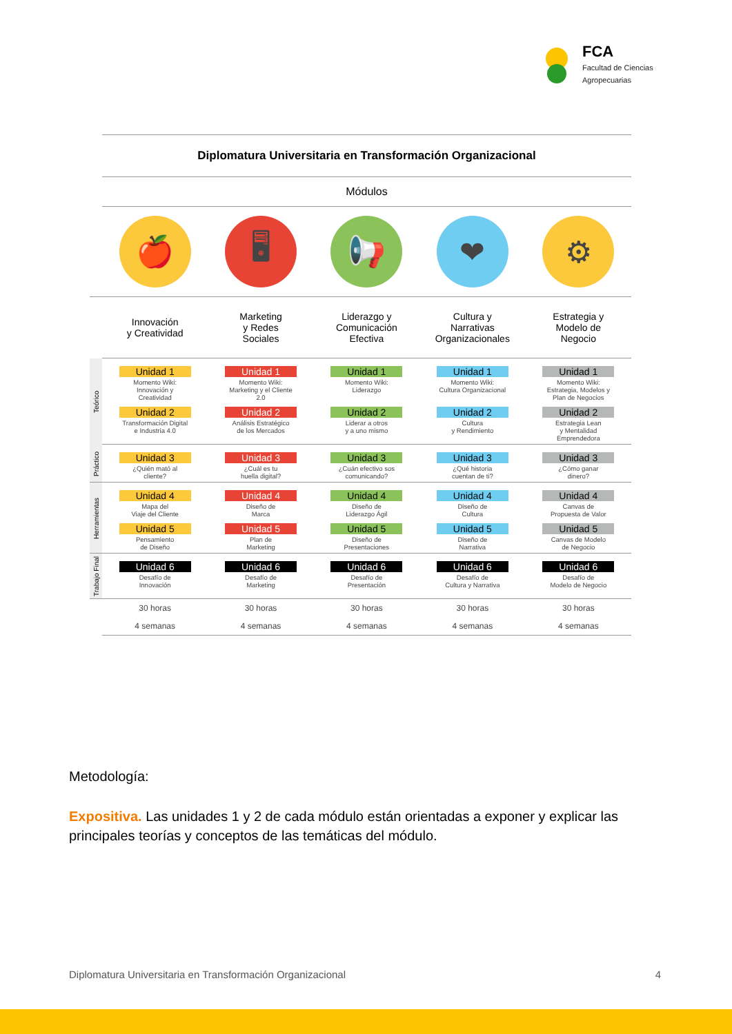FCA
Facultad de Ciencias
Agropecuarias
| | Diplomatura Universitaria en Transformación Organizacional | | | | |
| | Módulos | | | | |
| | 🍎 | 🖥 | 📢 | ❤ | ⚙ |
| | Innovación y Creatividad | Marketing y Redes Sociales | Liderazgo y Comunicación Efectiva | Cultura y Narrativas Organizacionales | Estrategia y Modelo de Negocio |
| Teórico | Unidad 1 Momento Wiki: Innovación y Creatividad Unidad 2 Transformación Digital e Industria 4.0 | Unidad 1 Momento Wiki: Marketing y el Cliente 2.0 Unidad 2 Análisis Estratégico de los Mercados | Unidad 1 Momento Wiki: Liderazgo Unidad 2 Liderar a otros y a uno mismo | Unidad 1 Momento Wiki: Cultura Organizacional Unidad 2 Cultura y Rendimiento | Unidad 1 Momento Wiki: Estrategia, Modelos y Plan de Negocios Unidad 2 Estrategia Lean y Mentalidad Emprendedora |
| Práctico | Unidad 3 ¿Quién mató al cliente? | Unidad 3 ¿Cuál es tu huella digital? | Unidad 3 ¿Cuán efectivo sos comunicando? | Unidad 3 ¿Qué historia cuentan de ti? | Unidad 3 ¿Cómo ganar dinero? |
| Herramientas | Unidad 4 Mapa del Viaje del Cliente Unidad 5 Pensamiento de Diseño | Unidad 4 Diseño de Marca Unidad 5 Plan de Marketing | Unidad 4 Diseño de Liderazgo Ágil Unidad 5 Diseño de Presentaciones | Unidad 4 Diseño de Cultura Unidad 5 Diseño de Narrativa | Unidad 4 Canvas de Propuesta de Valor Unidad 5 Canvas de Modelo de Negocio |
| Trabajo Final | Unidad 6 Desafío de Innovación | Unidad 6 Desafío de Marketing | Unidad 6 Desafío de Presentación | Unidad 6 Desafío de Cultura y Narrativa | Unidad 6 Desafío de Modelo de Negocio |
| | 30 horas | 30 horas | 30 horas | 30 horas | 30 horas |
| | 4 semanas | 4 semanas | 4 semanas | 4 semanas | 4 semanas |
Metodología:
Expositiva. Las unidades 1 y 2 de cada módulo están orientadas a exponer y explicar las principales teorías y conceptos de las temáticas del módulo.
Diplomatura Universitaria en Transformación Organizacional 4